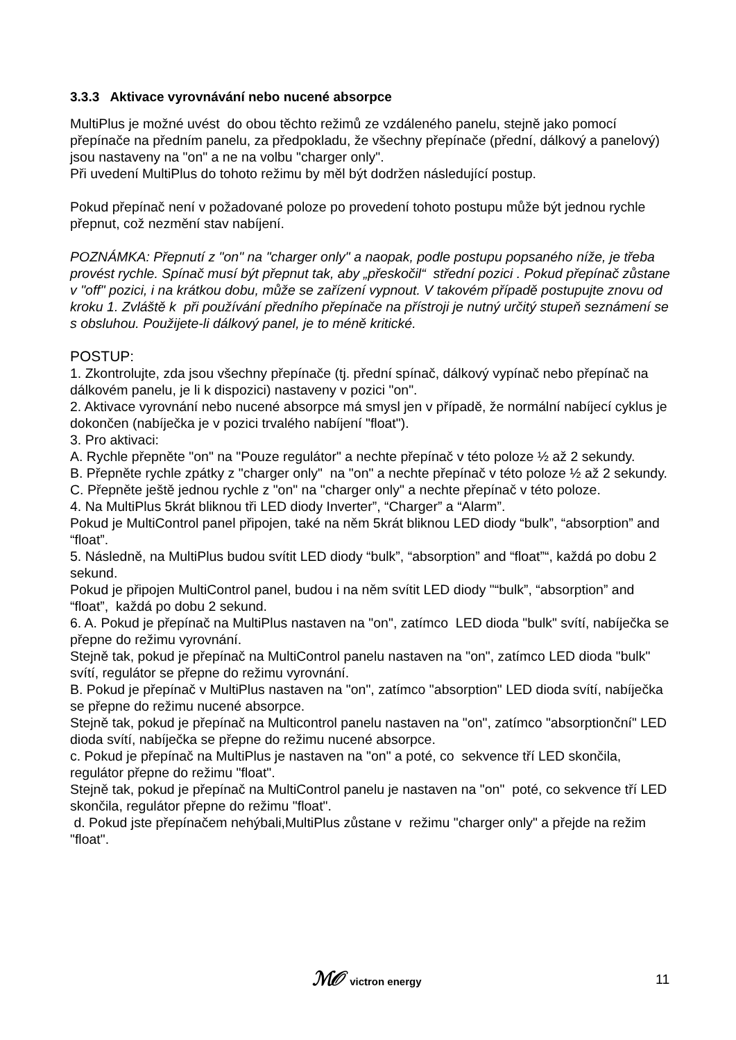3.3.3 Aktivace vyrovnávání nebo nucené absorpce
MultiPlus je možné uvést do obou těchto režimů ze vzdáleného panelu, stejně jako pomocí přepínače na předním panelu, za předpokladu, že všechny přepínače (přední, dálkový a panelový) jsou nastaveny na "on" a ne na volbu "charger only".
Při uvedení MultiPlus do tohoto režimu by měl být dodržen následující postup.
Pokud přepínač není v požadované poloze po provedení tohoto postupu může být jednou rychle přepnut, což nezmění stav nabíjení.
POZNÁMKA: Přepnutí z "on" na "charger only" a naopak, podle postupu popsaného níže, je třeba provést rychle. Spínač musí být přepnut tak, aby „přeskočil“ střední pozici . Pokud přepínač zůstane v "off" pozici, i na krátkou dobu, může se zařízení vypnout. V takovém případě postupujte znovu od kroku 1. Zvláště k při používání předního přepínače na přístroji je nutný určitý stupeň seznámení se s obsluhou. Použijete-li dálkový panel, je to méně kritické.
POSTUP:
1. Zkontrolujte, zda jsou všechny přepínače (tj. přední spínač, dálkový vypínač nebo přepínač na dálkovém panelu, je li k dispozici) nastaveny v pozici "on".
2. Aktivace vyrovnání nebo nucené absorpce má smysl jen v případě, že normální nabíjecí cyklus je dokončen (nabíječka je v pozici trvalého nabíjení "float").
3. Pro aktivaci:
A. Rychle přepněte "on" na "Pouze regulátor" a nechte přepínač v této poloze ½ až 2 sekundy.
B. Přepněte rychle zpátky z "charger only" na "on" a nechte přepínač v této poloze ½ až 2 sekundy.
C. Přepněte ještě jednou rychle z "on" na "charger only" a nechte přepínač v této poloze.
4. Na MultiPlus 5krát bliknou tři LED diody Inverter”, “Charger” a “Alarm”.
Pokud je MultiControl panel připojen, také na něm 5krát bliknou LED diody “bulk”, “absorption” and “float”.
5. Následně, na MultiPlus budou svítit LED diody “bulk”, “absorption” and “float”“, každá po dobu 2 sekund.
Pokud je připojen MultiControl panel, budou i na něm svítit LED diody "“bulk”, “absorption” and “float”, každá po dobu 2 sekund.
6. A. Pokud je přepínač na MultiPlus nastaven na "on", zatímco LED dioda "bulk" svítí, nabíječka se přepne do režimu vyrovnání.
Stejně tak, pokud je přepínač na MultiControl panelu nastaven na "on", zatímco LED dioda "bulk" svítí, regulátor se přepne do režimu vyrovnání.
B. Pokud je přepínač v MultiPlus nastaven na "on", zatímco "absorption" LED dioda svítí, nabíječka se přepne do režimu nucené absorpce.
Stejně tak, pokud je přepínač na Multicontrol panelu nastaven na "on", zatímco "absorptionční" LED dioda svítí, nabíječka se přepne do režimu nucené absorpce.
c. Pokud je přepínač na MultiPlus je nastaven na "on" a poté, co sekvence tří LED skončila, regulátor přepne do režimu "float".
Stejně tak, pokud je přepínač na MultiControl panelu je nastaven na "on" poté, co sekvence tří LED skončila, regulátor přepne do režimu "float".
d. Pokud jste přepínačem nehýbali,MultiPlus zůstane v režimu "charger only" a přejde na režim "float".
ℳ𝒪 victron energy 11